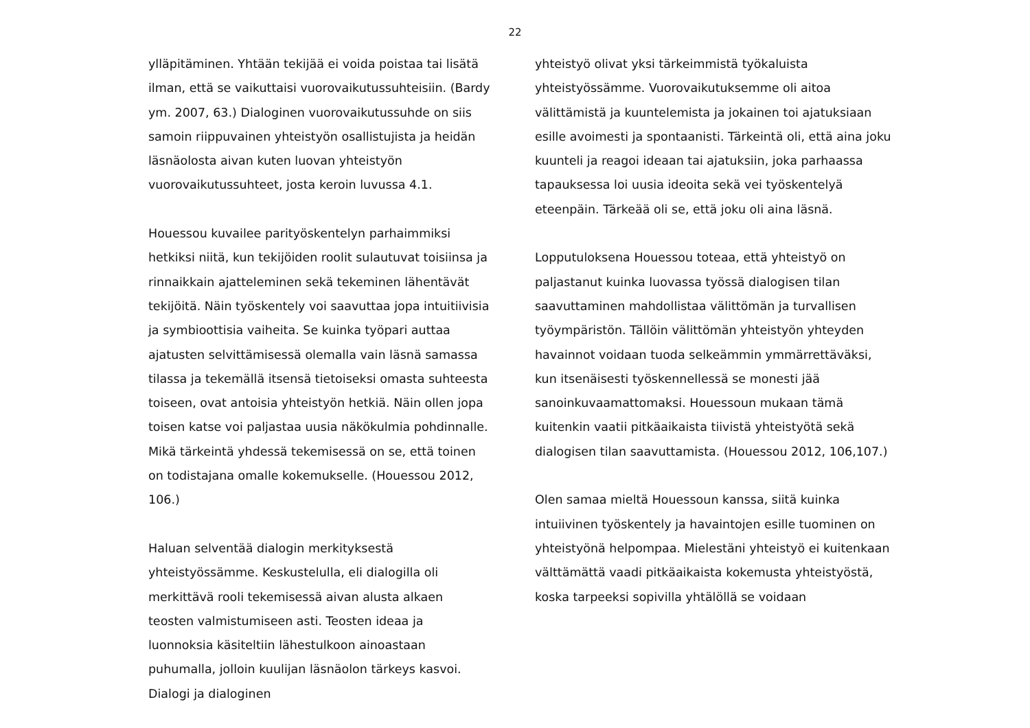22
ylläpitäminen. Yhtään tekijää ei voida poistaa tai lisätä ilman, että se vaikuttaisi vuorovaikutussuhteisiin. (Bardy ym. 2007, 63.) Dialoginen vuorovaikutussuhde on siis samoin riippuvainen yhteistyön osallistujista ja heidän läsnäolosta aivan kuten luovan yhteistyön vuorovaikutussuhteet, josta keroin luvussa 4.1.
Houessou kuvailee parityöskentelyn parhaimmiksi hetkiksi niitä, kun tekijöiden roolit sulautuvat toisiinsa ja rinnaikkain ajatteleminen sekä tekeminen lähentävät tekijöitä. Näin työskentely voi saavuttaa jopa intuitiivisia ja symbioottisia vaiheita. Se kuinka työpari auttaa ajatusten selvittämisessä olemalla vain läsnä samassa tilassa ja tekemällä itsensä tietoiseksi omasta suhteesta toiseen, ovat antoisia yhteistyön hetkiä. Näin ollen jopa toisen katse voi paljastaa uusia näkökulmia pohdinnalle. Mikä tärkeintä yhdessä tekemisessä on se, että toinen on todistajana omalle kokemukselle. (Houessou 2012, 106.)
Haluan selventää dialogin merkityksestä yhteistyössämme. Keskustelulla, eli dialogilla oli merkittävä rooli tekemisessä aivan alusta alkaen teosten valmistumiseen asti. Teosten ideaa ja luonnoksia käsiteltiin lähestulkoon ainoastaan puhumalla, jolloin kuulijan läsnäolon tärkeys kasvoi. Dialogi ja dialoginen
yhteistyö olivat yksi tärkeimmistä työkaluista yhteistyössämme. Vuorovaikutuksemme oli aitoa välittämistä ja kuuntelemista ja jokainen toi ajatuksiaan esille avoimesti ja spontaanisti. Tärkeintä oli, että aina joku kuunteli ja reagoi ideaan tai ajatuksiin, joka parhaassa tapauksessa loi uusia ideoita sekä vei työskentelyä eteenpäin. Tärkeää oli se, että joku oli aina läsnä.
Lopputuloksena Houessou toteaa, että yhteistyö on paljastanut kuinka luovassa työssä dialogisen tilan saavuttaminen mahdollistaa välittömän ja turvallisen työympäristön. Tällöin välittömän yhteistyön yhteyden havainnot voidaan tuoda selkeämmin ymmärrettäväksi, kun itsenäisesti työskennellessä se monesti jää sanoinkuvaamattomaksi. Houessoun mukaan tämä kuitenkin vaatii pitkäaikaista tiivistä yhteistyötä sekä dialogisen tilan saavuttamista. (Houessou 2012, 106,107.)
Olen samaa mieltä Houessoun kanssa, siitä kuinka intuiivinen työskentely ja havaintojen esille tuominen on yhteistyönä helpompaa. Mielestäni yhteistyö ei kuitenkaan välttämättä vaadi pitkäaikaista kokemusta yhteistyöstä, koska tarpeeksi sopivilla yhtälöllä se voidaan